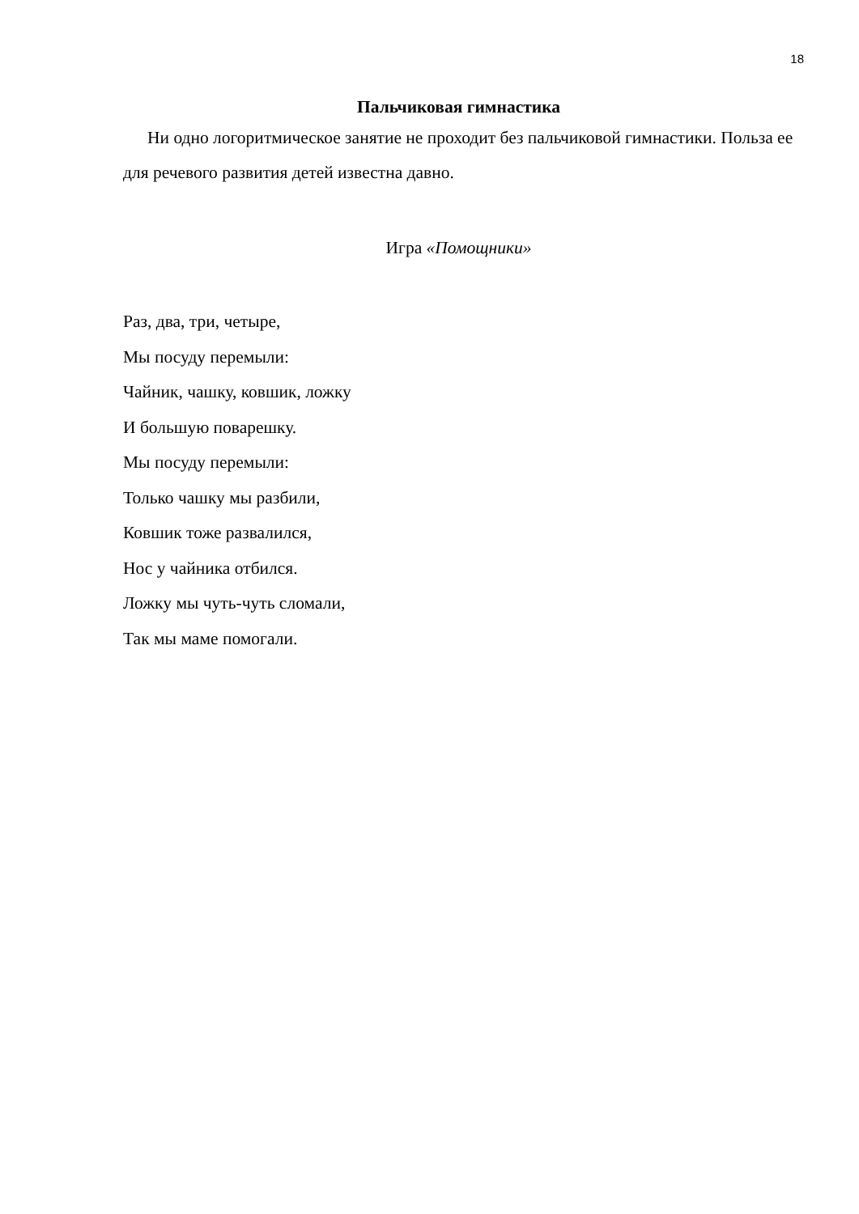18
Пальчиковая гимнастика
Ни одно логоритмическое занятие не проходит без пальчиковой гимнастики. Польза ее для речевого развития детей известна давно.
Игра «Помощники»
Раз, два, три, четыре,
Мы посуду перемыли:
Чайник, чашку, ковшик, ложку
И большую поварешку.
Мы посуду перемыли:
Только чашку мы разбили,
Ковшик тоже развалился,
Нос у чайника отбился.
Ложку мы чуть-чуть сломали,
Так мы маме помогали.